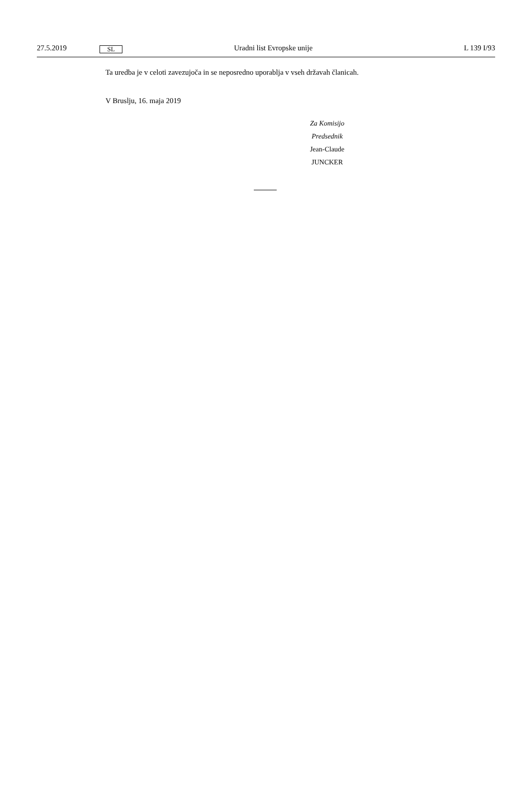27.5.2019 SL Uradni list Evropske unije L 139 I/93
Ta uredba je v celoti zavezujoča in se neposredno uporablja v vseh državah članicah.
V Bruslju, 16. maja 2019
Za Komisijo
Predsednik
Jean-Claude JUNCKER